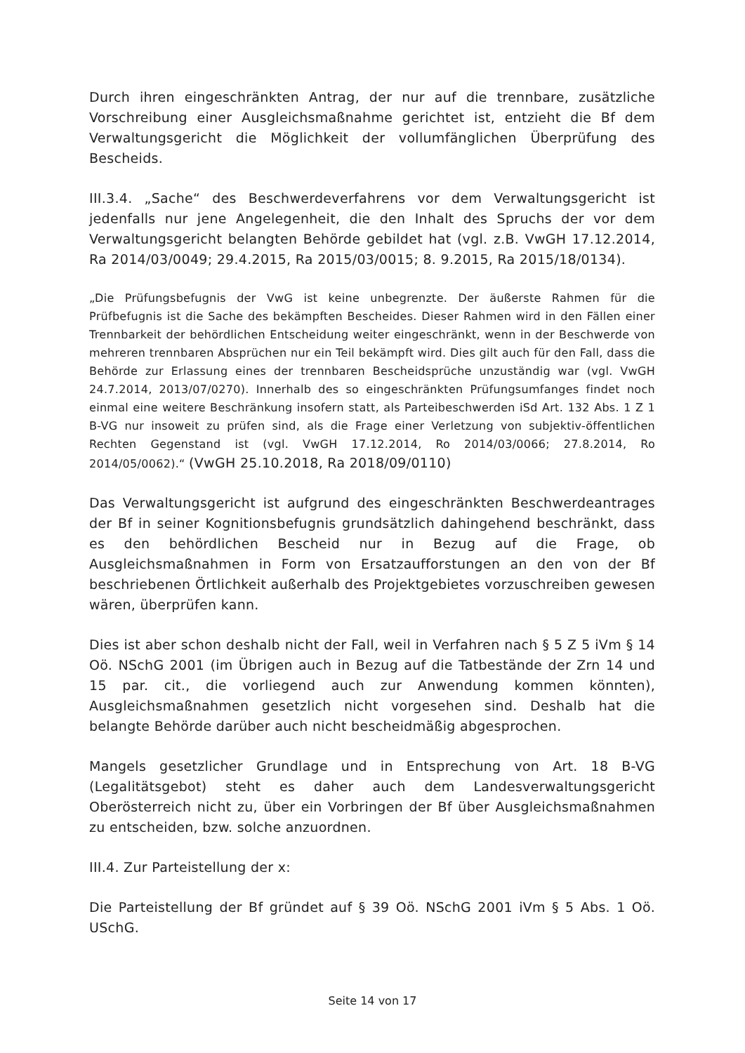Durch ihren eingeschränkten Antrag, der nur auf die trennbare, zusätzliche Vorschreibung einer Ausgleichsmaßnahme gerichtet ist, entzieht die Bf dem Verwaltungsgericht die Möglichkeit der vollumfänglichen Überprüfung des Bescheids.
III.3.4. „Sache“ des Beschwerdeverfahrens vor dem Verwaltungsgericht ist jedenfalls nur jene Angelegenheit, die den Inhalt des Spruchs der vor dem Verwaltungsgericht belangten Behörde gebildet hat (vgl. z.B. VwGH 17.12.2014, Ra 2014/03/0049; 29.4.2015, Ra 2015/03/0015; 8. 9.2015, Ra 2015/18/0134).
„Die Prüfungsbefugnis der VwG ist keine unbegrenzte. Der äußerste Rahmen für die Prüfbefugnis ist die Sache des bekämpften Bescheides. Dieser Rahmen wird in den Fällen einer Trennbarkeit der behördlichen Entscheidung weiter eingeschränkt, wenn in der Beschwerde von mehreren trennbaren Absprüchen nur ein Teil bekämpft wird. Dies gilt auch für den Fall, dass die Behörde zur Erlassung eines der trennbaren Bescheidsprüche unzuständig war (vgl. VwGH 24.7.2014, 2013/07/0270). Innerhalb des so eingeschränkten Prüfungsumfanges findet noch einmal eine weitere Beschränkung insofern statt, als Parteibeschwerden iSd Art. 132 Abs. 1 Z 1 B-VG nur insoweit zu prüfen sind, als die Frage einer Verletzung von subjektiv-öffentlichen Rechten Gegenstand ist (vgl. VwGH 17.12.2014, Ro 2014/03/0066; 27.8.2014, Ro 2014/05/0062).“ (VwGH 25.10.2018, Ra 2018/09/0110)
Das Verwaltungsgericht ist aufgrund des eingeschränkten Beschwerdeantrages der Bf in seiner Kognitionsbefugnis grundsätzlich dahingehend beschränkt, dass es den behördlichen Bescheid nur in Bezug auf die Frage, ob Ausgleichsmaßnahmen in Form von Ersatzaufforstungen an den von der Bf beschriebenen Örtlichkeit außerhalb des Projektgebietes vorzuschreiben gewesen wären, überprüfen kann.
Dies ist aber schon deshalb nicht der Fall, weil in Verfahren nach § 5 Z 5 iVm § 14 Oö. NSchG 2001 (im Übrigen auch in Bezug auf die Tatbestände der Zrn 14 und 15 par. cit., die vorliegend auch zur Anwendung kommen könnten), Ausgleichsmaßnahmen gesetzlich nicht vorgesehen sind. Deshalb hat die belangte Behörde darüber auch nicht bescheidmäßig abgesprochen.
Mangels gesetzlicher Grundlage und in Entsprechung von Art. 18 B-VG (Legalitätsgebot) steht es daher auch dem Landesverwaltungsgericht Oberösterreich nicht zu, über ein Vorbringen der Bf über Ausgleichsmaßnahmen zu entscheiden, bzw. solche anzuordnen.
III.4. Zur Parteistellung der x:
Die Parteistellung der Bf gründet auf § 39 Oö. NSchG 2001 iVm § 5 Abs. 1 Oö. USchG.
Seite 14 von 17